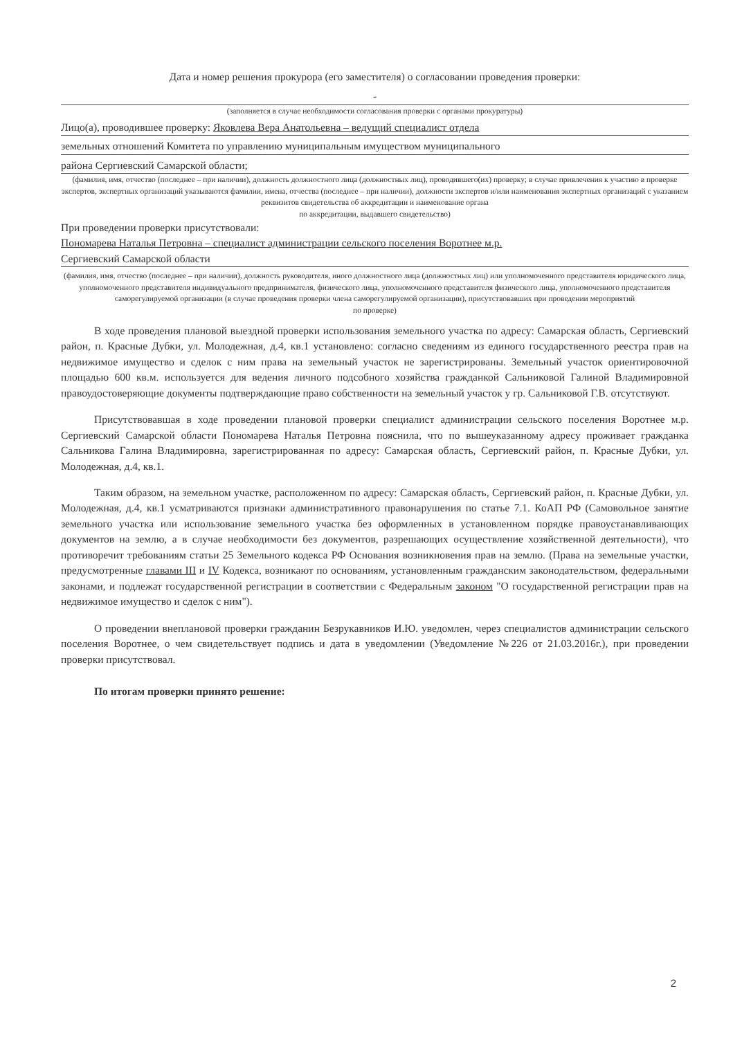Дата и номер решения прокурора (его заместителя) о согласовании проведения проверки:
-
(заполняется в случае необходимости согласования проверки с органами прокуратуры)
Лицо(а), проводившее проверку: Яковлева Вера Анатольевна – ведущий специалист отдела
земельных отношений Комитета по управлению муниципальным имуществом муниципального
района Сергиевский Самарской области;
(фамилия, имя, отчество (последнее – при наличии), должность должностного лица (должностных лиц), проводившего(их) проверку; в случае привлечения к участию в проверке экспертов, экспертных организаций указываются фамилии, имена, отчества (последнее – при наличии), должности экспертов и/или наименования экспертных организаций с указанием реквизитов свидетельства об аккредитации и наименование органа
по аккредитации, выдавшего свидетельство)
При проведении проверки присутствовали:
Пономарева Наталья Петровна – специалист администрации сельского поселения Воротнее м.р.
Сергиевский Самарской области
(фамилия, имя, отчество (последнее – при наличии), должность руководителя, иного должностного лица (должностных лиц) или уполномоченного представителя юридического лица, уполномоченного представителя индивидуального предпринимателя, физического лица, уполномоченного представителя физического лица, уполномоченного представителя саморегулируемой организации (в случае проведения проверки члена саморегулируемой организации), присутствовавших при проведении мероприятий
по проверке)
В ходе проведения плановой выездной проверки использования земельного участка по адресу: Самарская область, Сергиевский район, п. Красные Дубки, ул. Молодежная, д.4, кв.1 установлено: согласно сведениям из единого государственного реестра прав на недвижимое имущество и сделок с ним права на земельный участок не зарегистрированы. Земельный участок ориентировочной площадью 600 кв.м. используется для ведения личного подсобного хозяйства гражданкой Сальниковой Галиной Владимировной правоудостоверяющие документы подтверждающие право собственности на земельный участок у гр. Сальниковой Г.В. отсутствуют.
Присутствовавшая в ходе проведении плановой проверки специалист администрации сельского поселения Воротнее м.р. Сергиевский Самарской области Пономарева Наталья Петровна пояснила, что по вышеуказанному адресу проживает гражданка Сальникова Галина Владимировна, зарегистрированная по адресу: Самарская область, Сергиевский район, п. Красные Дубки, ул. Молодежная, д.4, кв.1.
Таким образом, на земельном участке, расположенном по адресу: Самарская область, Сергиевский район, п. Красные Дубки, ул. Молодежная, д.4, кв.1 усматриваются признаки административного правонарушения по статье 7.1. КоАП РФ (Самовольное занятие земельного участка или использование земельного участка без оформленных в установленном порядке правоустанавливающих документов на землю, а в случае необходимости без документов, разрешающих осуществление хозяйственной деятельности), что противоречит требованиям статьи 25 Земельного кодекса РФ Основания возникновения прав на землю. (Права на земельные участки, предусмотренные главами III и IV Кодекса, возникают по основаниям, установленным гражданским законодательством, федеральными законами, и подлежат государственной регистрации в соответствии с Федеральным законом "О государственной регистрации прав на недвижимое имущество и сделок с ним").
О проведении внеплановой проверки гражданин Безрукавников И.Ю. уведомлен, через специалистов администрации сельского поселения Воротнее, о чем свидетельствует подпись и дата в уведомлении (Уведомление №226 от 21.03.2016г.), при проведении проверки присутствовал.
По итогам проверки принято решение:
2